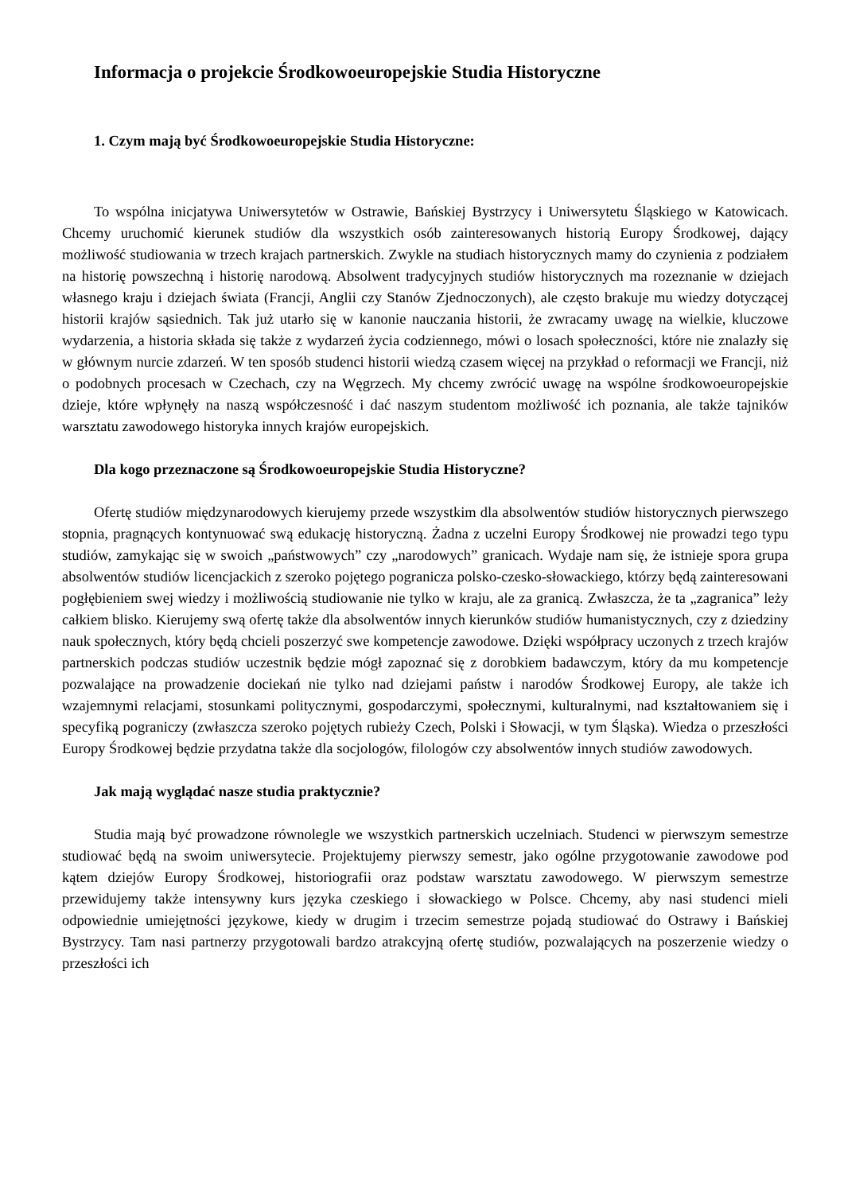Informacja o projekcie Środkowoeuropejskie Studia Historyczne
1. Czym mają być Środkowoeuropejskie Studia Historyczne:
To wspólna inicjatywa Uniwersytetów w Ostrawie, Bańskiej Bystrzycy i Uniwersytetu Śląskiego w Katowicach. Chcemy uruchomić kierunek studiów dla wszystkich osób zainteresowanych historią Europy Środkowej, dający możliwość studiowania w trzech krajach partnerskich. Zwykle na studiach historycznych mamy do czynienia z podziałem na historię powszechną i historię narodową. Absolwent tradycyjnych studiów historycznych ma rozeznanie w dziejach własnego kraju i dziejach świata (Francji, Anglii czy Stanów Zjednoczonych), ale często brakuje mu wiedzy dotyczącej historii krajów sąsiednich. Tak już utarło się w kanonie nauczania historii, że zwracamy uwagę na wielkie, kluczowe wydarzenia, a historia składa się także z wydarzeń życia codziennego, mówi o losach społeczności, które nie znalazły się w głównym nurcie zdarzeń. W ten sposób studenci historii wiedzą czasem więcej na przykład o reformacji we Francji, niż o podobnych procesach w Czechach, czy na Węgrzech. My chcemy zwrócić uwagę na wspólne środkowoeuropejskie dzieje, które wpłynęły na naszą współczesność i dać naszym studentom możliwość ich poznania, ale także tajników warsztatu zawodowego historyka innych krajów europejskich.
Dla kogo przeznaczone są Środkowoeuropejskie Studia Historyczne?
Ofertę studiów międzynarodowych kierujemy przede wszystkim dla absolwentów studiów historycznych pierwszego stopnia, pragnących kontynuować swą edukację historyczną. Żadna z uczelni Europy Środkowej nie prowadzi tego typu studiów, zamykając się w swoich „państwowych” czy „narodowych” granicach. Wydaje nam się, że istnieje spora grupa absolwentów studiów licencjackich z szeroko pojętego pogranicza polsko-czesko-słowackiego, którzy będą zainteresowani pogłębieniem swej wiedzy i możliwością studiowanie nie tylko w kraju, ale za granicą. Zwłaszcza, że ta „zagranica” leży całkiem blisko. Kierujemy swą ofertę także dla absolwentów innych kierunków studiów humanistycznych, czy z dziedziny nauk społecznych, który będą chcieli poszerzyć swe kompetencje zawodowe. Dzięki współpracy uczonych z trzech krajów partnerskich podczas studiów uczestnik będzie mógł zapoznać się z dorobkiem badawczym, który da mu kompetencje pozwalające na prowadzenie dociekań nie tylko nad dziejami państw i narodów Środkowej Europy, ale także ich wzajemnymi relacjami, stosunkami politycznymi, gospodarczymi, społecznymi, kulturalnymi, nad kształtowaniem się i specyfiką pograniczy (zwłaszcza szeroko pojętych rubieży Czech, Polski i Słowacji, w tym Śląska). Wiedza o przeszłości Europy Środkowej będzie przydatna także dla socjologów, filologów czy absolwentów innych studiów zawodowych.
Jak mają wyglądać nasze studia praktycznie?
Studia mają być prowadzone równolegle we wszystkich partnerskich uczelniach. Studenci w pierwszym semestrze studiować będą na swoim uniwersytecie. Projektujemy pierwszy semestr, jako ogólne przygotowanie zawodowe pod kątem dziejów Europy Środkowej, historiografii oraz podstaw warsztatu zawodowego. W pierwszym semestrze przewidujemy także intensywny kurs języka czeskiego i słowackiego w Polsce. Chcemy, aby nasi studenci mieli odpowiednie umiejętności językowe, kiedy w drugim i trzecim semestrze pojadą studiować do Ostrawy i Bańskiej Bystrzycy. Tam nasi partnerzy przygotowali bardzo atrakcyjną ofertę studiów, pozwalających na poszerzenie wiedzy o przeszłości ich